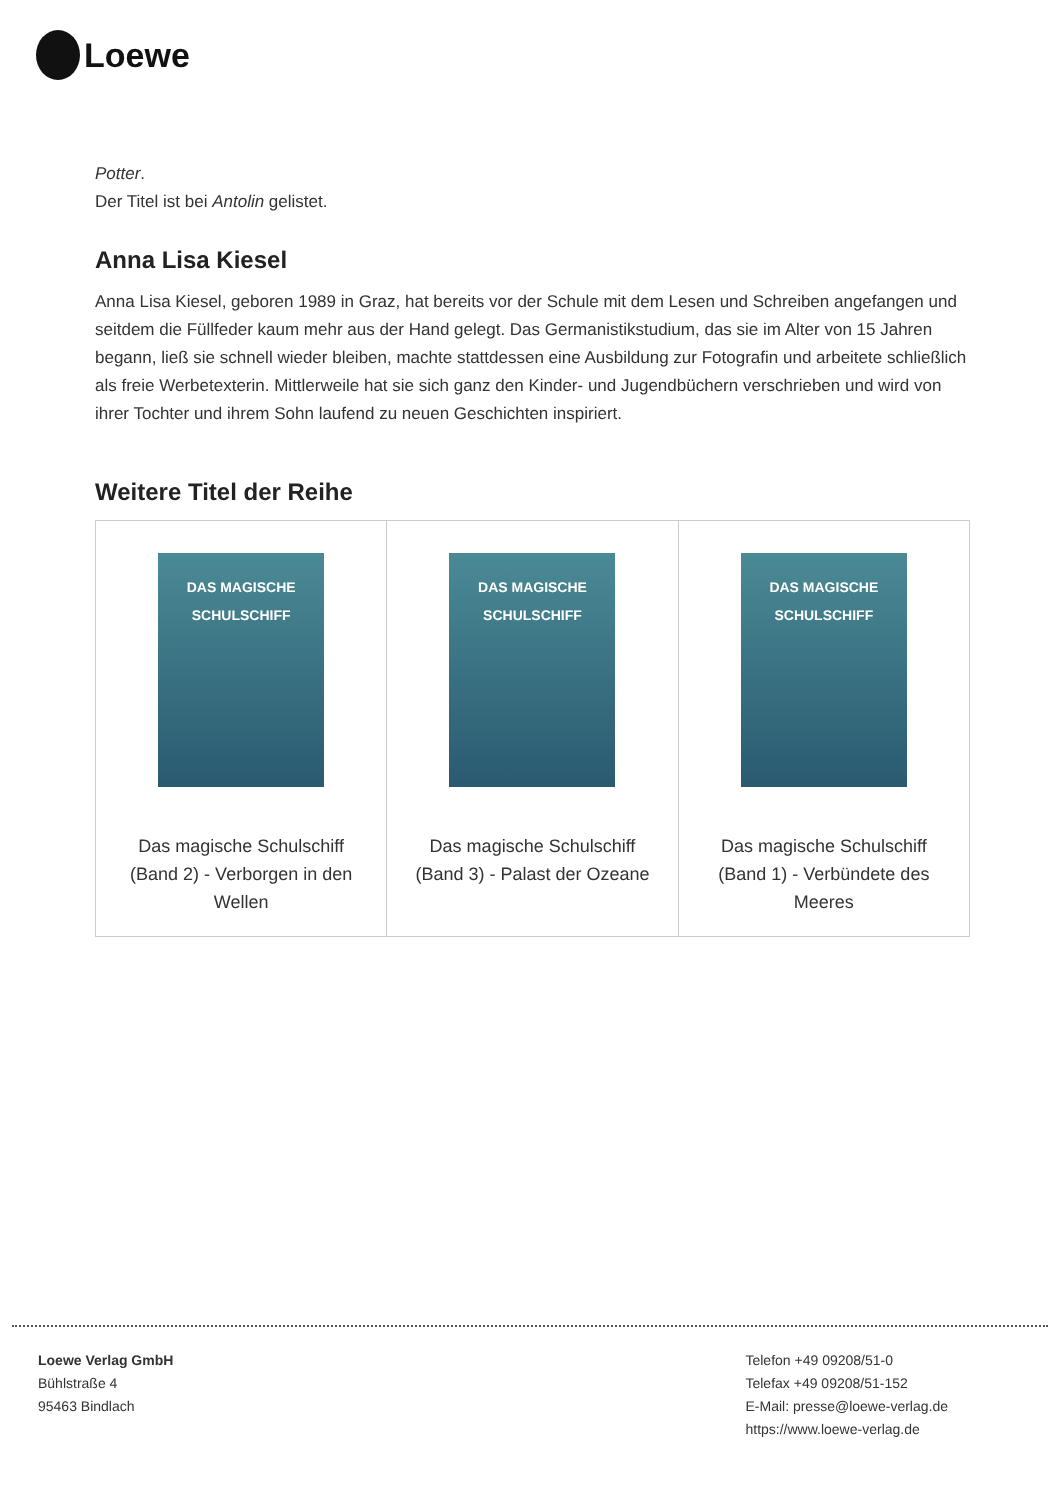Loewe
Potter.
Der Titel ist bei Antolin gelistet.
Anna Lisa Kiesel
Anna Lisa Kiesel, geboren 1989 in Graz, hat bereits vor der Schule mit dem Lesen und Schreiben angefangen und seitdem die Füllfeder kaum mehr aus der Hand gelegt. Das Germanistikstudium, das sie im Alter von 15 Jahren begann, ließ sie schnell wieder bleiben, machte stattdessen eine Ausbildung zur Fotografin und arbeitete schließlich als freie Werbetexterin. Mittlerweile hat sie sich ganz den Kinder- und Jugendbüchern verschrieben und wird von ihrer Tochter und ihrem Sohn laufend zu neuen Geschichten inspiriert.
Weitere Titel der Reihe
| DAS MAGISCHE SCHULSCHIFF Das magische Schulschiff (Band 2) - Verborgen in den Wellen | DAS MAGISCHE SCHULSCHIFF Das magische Schulschiff (Band 3) - Palast der Ozeane | DAS MAGISCHE SCHULSCHIFF Das magische Schulschiff (Band 1) - Verbündete des Meeres |
Loewe Verlag GmbH
Bühlstraße 4
95463 Bindlach
Telefon +49 09208/51-0
Telefax +49 09208/51-152
E-Mail: presse@loewe-verlag.de
https://www.loewe-verlag.de